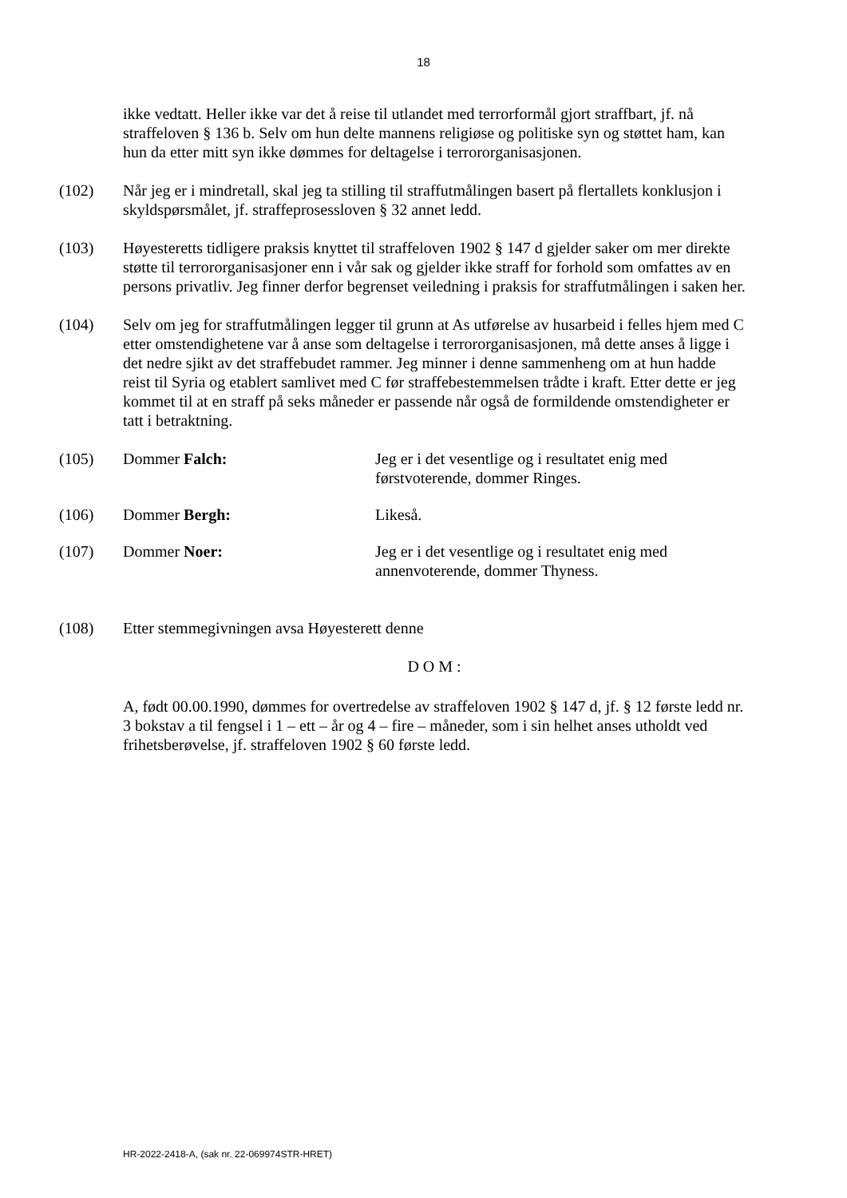18
ikke vedtatt. Heller ikke var det å reise til utlandet med terrorformål gjort straffbart, jf. nå straffeloven § 136 b. Selv om hun delte mannens religiøse og politiske syn og støttet ham, kan hun da etter mitt syn ikke dømmes for deltagelse i terrororganisasjonen.
(102) Når jeg er i mindretall, skal jeg ta stilling til straffutmålingen basert på flertallets konklusjon i skyldspørsmålet, jf. straffeprosessloven § 32 annet ledd.
(103) Høyesteretts tidligere praksis knyttet til straffeloven 1902 § 147 d gjelder saker om mer direkte støtte til terrororganisasjoner enn i vår sak og gjelder ikke straff for forhold som omfattes av en persons privatliv. Jeg finner derfor begrenset veiledning i praksis for straffutmålingen i saken her.
(104) Selv om jeg for straffutmålingen legger til grunn at As utførelse av husarbeid i felles hjem med C etter omstendighetene var å anse som deltagelse i terrororganisasjonen, må dette anses å ligge i det nedre sjikt av det straffebudet rammer. Jeg minner i denne sammenheng om at hun hadde reist til Syria og etablert samlivet med C før straffebestemmelsen trådte i kraft. Etter dette er jeg kommet til at en straff på seks måneder er passende når også de formildende omstendigheter er tatt i betraktning.
(105) Dommer Falch: Jeg er i det vesentlige og i resultatet enig med førstvoterende, dommer Ringes.
(106) Dommer Bergh: Likeså.
(107) Dommer Noer: Jeg er i det vesentlige og i resultatet enig med annenvoterende, dommer Thyness.
(108) Etter stemmegivningen avsa Høyesterett denne
D O M :
A, født 00.00.1990, dømmes for overtredelse av straffeloven 1902 § 147 d, jf. § 12 første ledd nr. 3 bokstav a til fengsel i 1 – ett – år og 4 – fire – måneder, som i sin helhet anses utholdt ved frihetsberøvelse, jf. straffeloven 1902 § 60 første ledd.
HR-2022-2418-A, (sak nr. 22-069974STR-HRET)